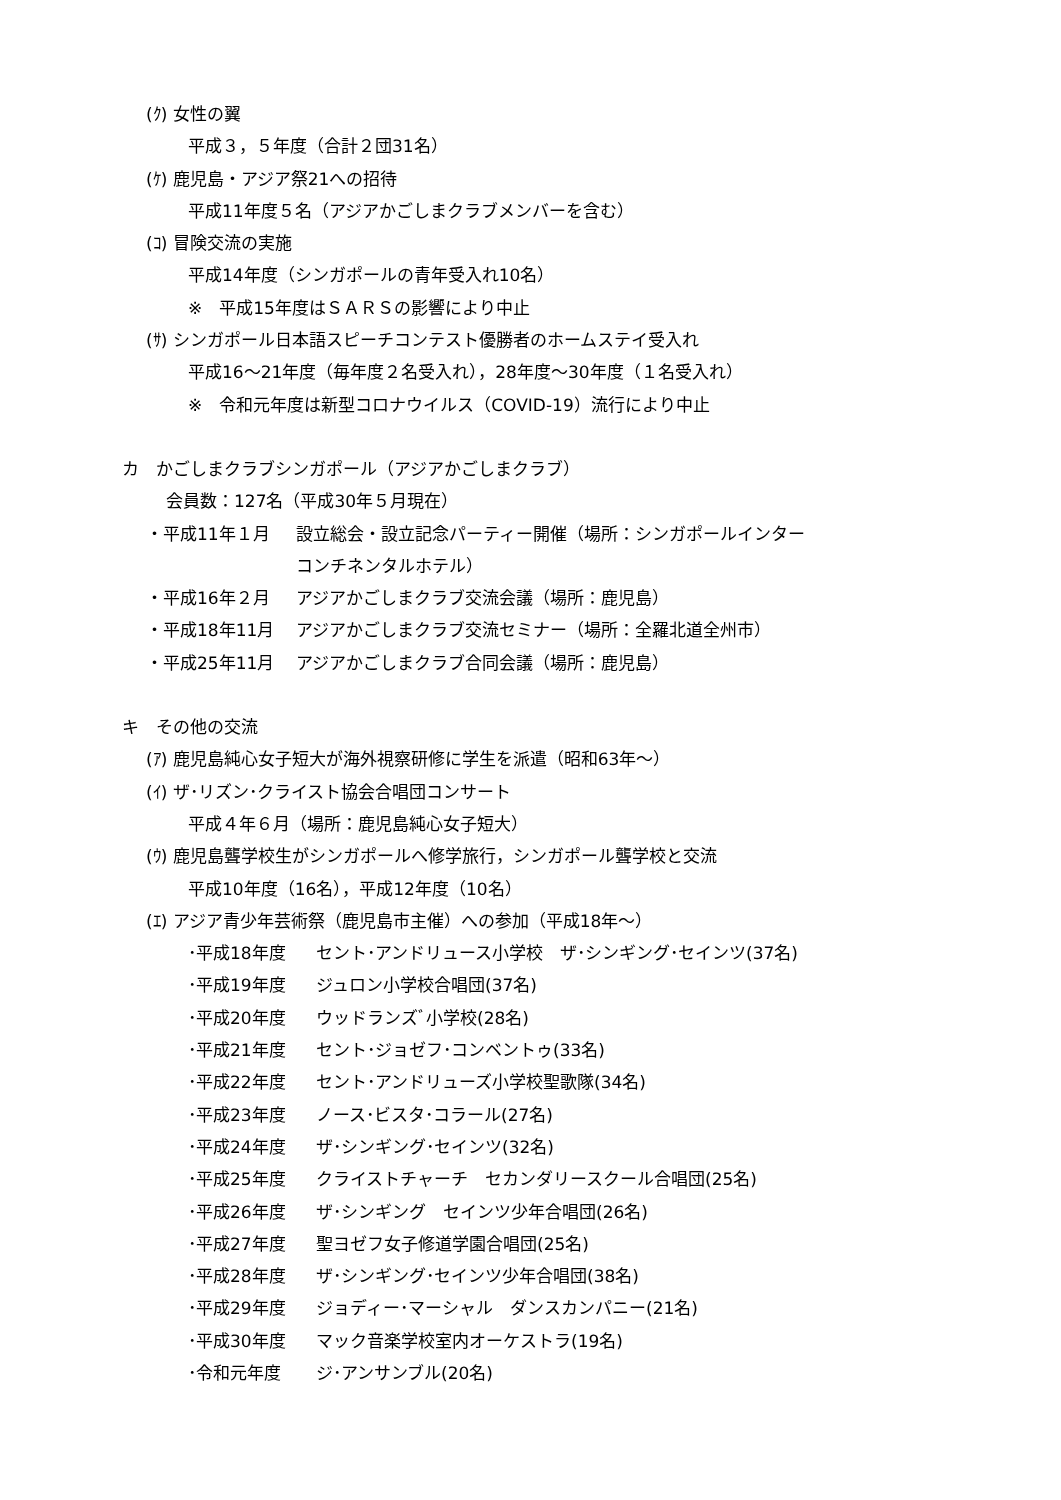(ｸ) 女性の翼
平成３，５年度（合計２団31名）
(ｹ) 鹿児島・アジア祭21への招待
平成11年度５名（アジアかごしまクラブメンバーを含む）
(ｺ) 冒険交流の実施
平成14年度（シンガポールの青年受入れ10名）
※　平成15年度はＳＡＲＳの影響により中止
(ｻ) シンガポール日本語スピーチコンテスト優勝者のホームステイ受入れ
平成16～21年度（毎年度２名受入れ），28年度～30年度（１名受入れ）
※　令和元年度は新型コロナウイルス（COVID-19）流行により中止
カ　かごしまクラブシンガポール（アジアかごしまクラブ）
会員数：127名（平成30年５月現在）
・平成11年１月 設立総会・設立記念パーティー開催（場所：シンガポールインター
コンチネンタルホテル）
・平成16年２月 アジアかごしまクラブ交流会議（場所：鹿児島）
・平成18年11月 アジアかごしまクラブ交流セミナー（場所：全羅北道全州市）
・平成25年11月 アジアかごしまクラブ合同会議（場所：鹿児島）
キ　その他の交流
(ｱ) 鹿児島純心女子短大が海外視察研修に学生を派遣（昭和63年～）
(ｲ) ザ･リズン･クライスト協会合唱団コンサート
平成４年６月（場所：鹿児島純心女子短大）
(ｳ) 鹿児島聾学校生がシンガポールへ修学旅行，シンガポール聾学校と交流
平成10年度（16名），平成12年度（10名）
(ｴ) アジア青少年芸術祭（鹿児島市主催）への参加（平成18年～）
･平成18年度 セント･アンドリュース小学校　ザ･シンギング･セインツ(37名)
･平成19年度 ジュロン小学校合唱団(37名)
･平成20年度 ウッドランズﾞ小学校(28名)
･平成21年度 セント･ジョゼフ･コンベントゥ(33名)
･平成22年度 セント･アンドリューズ小学校聖歌隊(34名)
･平成23年度 ノース･ビスタ･コラール(27名)
･平成24年度 ザ･シンギング･セインツ(32名)
･平成25年度 クライストチャーチ　セカンダリースクール合唱団(25名)
･平成26年度 ザ･シンギング　セインツ少年合唱団(26名)
･平成27年度 聖ヨゼフ女子修道学園合唱団(25名)
･平成28年度 ザ･シンギング･セインツ少年合唱団(38名)
･平成29年度 ジョディー･マーシャル　ダンスカンパニー(21名)
･平成30年度 マック音楽学校室内オーケストラ(19名)
･令和元年度 ジ･アンサンブル(20名)